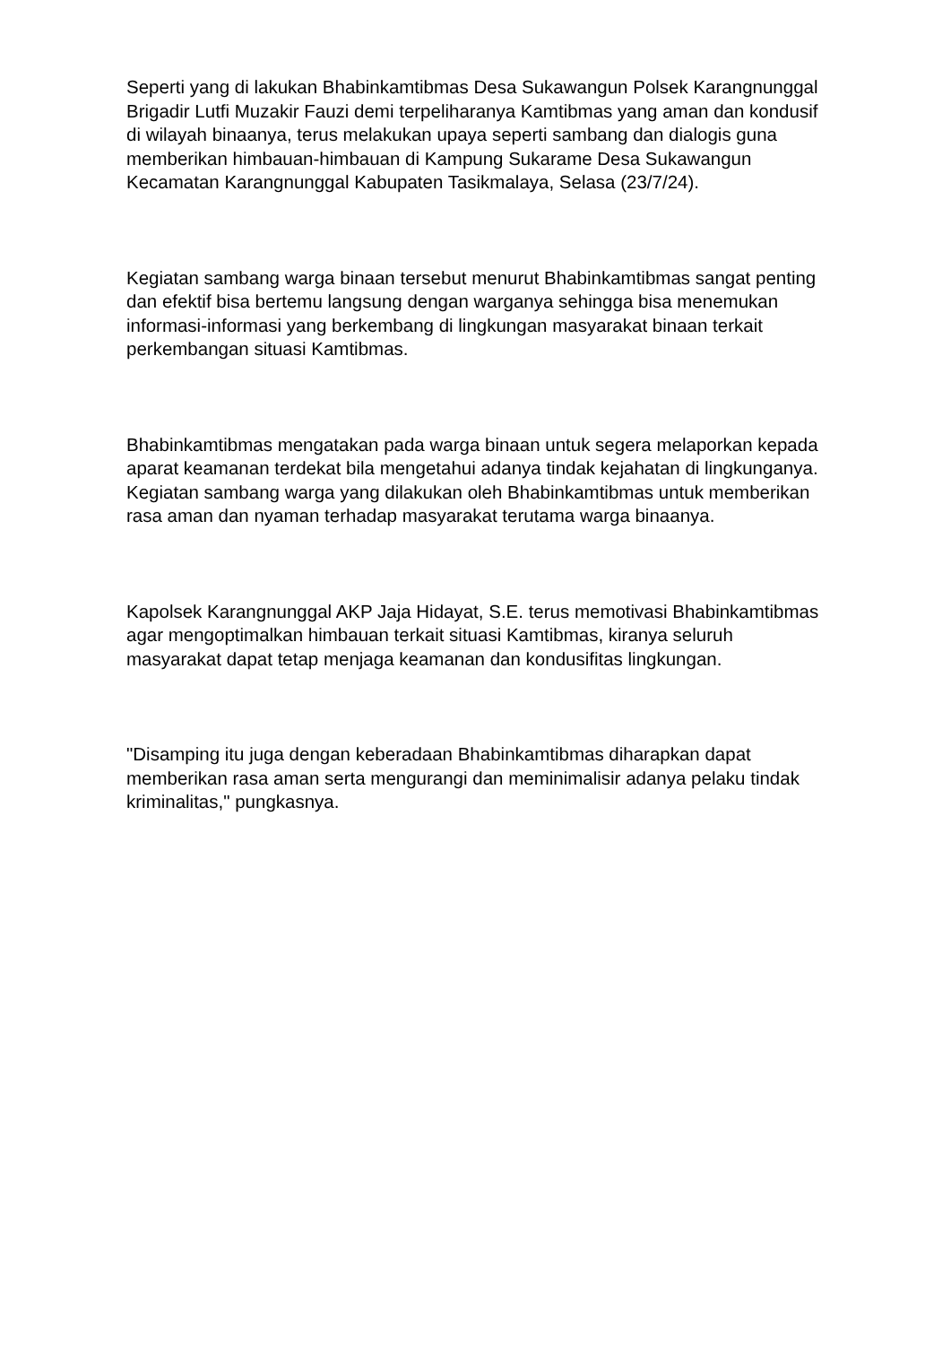Seperti yang di lakukan Bhabinkamtibmas Desa Sukawangun Polsek Karangnunggal Brigadir Lutfi Muzakir Fauzi demi terpeliharanya Kamtibmas yang aman dan kondusif di wilayah binaanya, terus melakukan upaya seperti sambang dan dialogis guna memberikan himbauan-himbauan di Kampung Sukarame Desa Sukawangun Kecamatan Karangnunggal Kabupaten Tasikmalaya, Selasa (23/7/24).
Kegiatan sambang warga binaan tersebut menurut Bhabinkamtibmas sangat penting dan efektif bisa bertemu langsung dengan warganya sehingga bisa menemukan informasi-informasi yang berkembang di lingkungan masyarakat binaan terkait perkembangan situasi Kamtibmas.
Bhabinkamtibmas mengatakan pada warga binaan untuk segera melaporkan kepada aparat keamanan terdekat bila mengetahui adanya tindak kejahatan di lingkunganya. Kegiatan sambang warga yang dilakukan oleh Bhabinkamtibmas untuk memberikan rasa aman dan nyaman terhadap masyarakat terutama warga binaanya.
Kapolsek Karangnunggal AKP Jaja Hidayat, S.E. terus memotivasi Bhabinkamtibmas agar mengoptimalkan himbauan terkait situasi Kamtibmas, kiranya seluruh masyarakat dapat tetap menjaga keamanan dan kondusifitas lingkungan.
"Disamping itu juga dengan keberadaan Bhabinkamtibmas diharapkan dapat memberikan rasa aman serta mengurangi dan meminimalisir adanya pelaku tindak kriminalitas," pungkasnya.